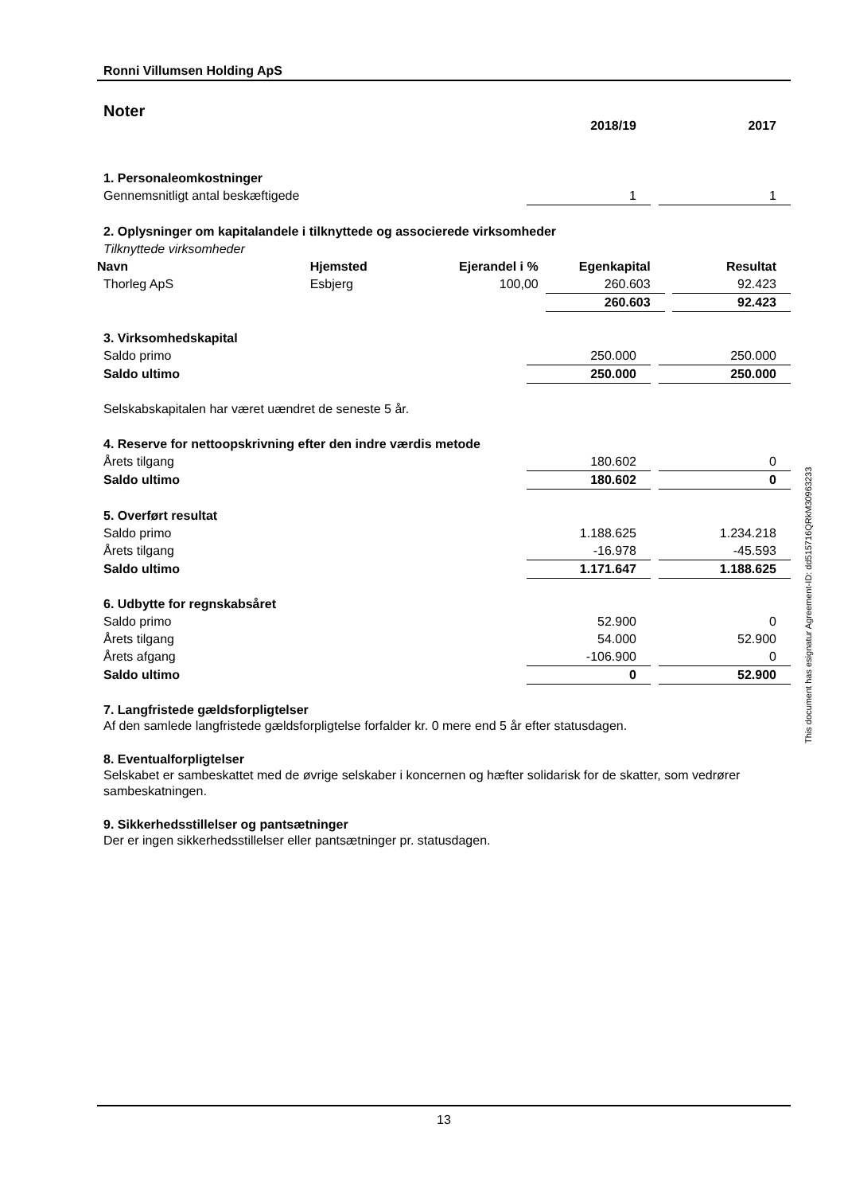Ronni Villumsen Holding ApS
Noter
| | 2018/19 | | 2017 |
| 1. Personaleomkostninger | | | |
| Gennemsnitligt antal beskæftigede | 1 | | 1 |
| 2. Oplysninger om kapitalandele i tilknyttede og associerede virksomheder | | | |
| Tilknyttede virksomheder | | | |
| Navn | Hjemsted | Ejerandel i % | | Egenkapital | | Resultat |
| --- | --- | --- | --- | --- | --- | --- |
| Thorleg ApS | Esbjerg | 100,00 | | 260.603 | | 92.423 |
| | | | | 260.603 | | 92.423 |
| 3. Virksomhedskapital | | | |
| Saldo primo | 250.000 | | 250.000 |
| Saldo ultimo | 250.000 | | 250.000 |
| Selskabskapitalen har været uændret de seneste 5 år. | | | |
| 4. Reserve for nettoopskrivning efter den indre værdis metode | | | |
| Årets tilgang | 180.602 | | 0 |
| Saldo ultimo | 180.602 | | 0 |
| 5. Overført resultat | | | |
| Saldo primo | 1.188.625 | | 1.234.218 |
| Årets tilgang | -16.978 | | -45.593 |
| Saldo ultimo | 1.171.647 | | 1.188.625 |
| 6. Udbytte for regnskabsåret | | | |
| Saldo primo | 52.900 | | 0 |
| Årets tilgang | 54.000 | | 52.900 |
| Årets afgang | -106.900 | | 0 |
| Saldo ultimo | 0 | | 52.900 |
7. Langfristede gældsforpligtelser
Af den samlede langfristede gældsforpligtelse forfalder kr. 0 mere end 5 år efter statusdagen.
8. Eventualforpligtelser
Selskabet er sambeskattet med de øvrige selskaber i koncernen og hæfter solidarisk for de skatter, som vedrører sambeskatningen.
9. Sikkerhedsstillelser og pantsætninger
Der er ingen sikkerhedsstillelser eller pantsætninger pr. statusdagen.
This document has esignatur Agreement-ID: dd515716QRkM30963233
13